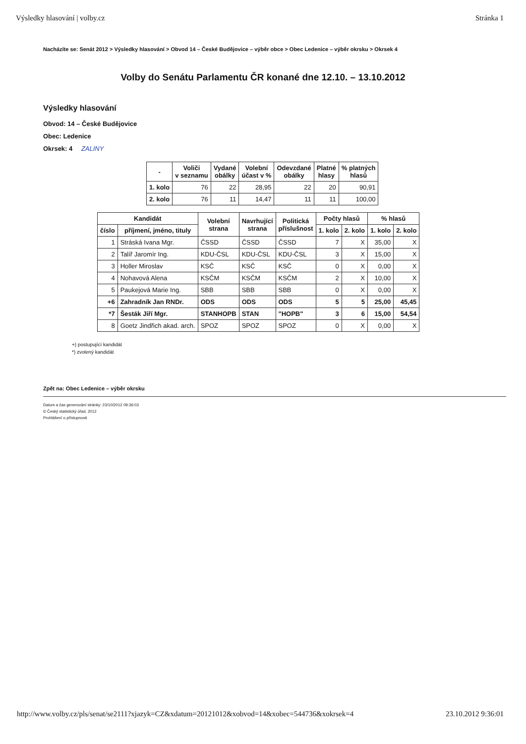Výsledky hlasování | volby.cz Stránka 1
Nacházíte se: Senát 2012 > Výsledky hlasování > Obvod 14 – České Budějovice – výběr obce > Obec Ledenice – výběr okrsku > Okrsek 4
Volby do Senátu Parlamentu ČR konané dne 12.10. – 13.10.2012
Výsledky hlasování
Obvod: 14 – České Budějovice
Obec: Ledenice
Okrsek: 4 ZALINY
| - | Voliči v seznamu | Vydané obálky | Volební účast v % | Odevzdané obálky | Platné hlasy | % platných hlasů |
| --- | --- | --- | --- | --- | --- | --- |
| 1. kolo | 76 | 22 | 28,95 | 22 | 20 | 90,91 |
| 2. kolo | 76 | 11 | 14,47 | 11 | 11 | 100,00 |
| Kandidát | | Volební strana | Navrhující strana | Politická příslušnost | Počty hlasů | | % hlasů | |
| --- | --- | --- | --- | --- | --- | --- | --- | --- |
| číslo | příjmení, jméno, tituly | | | | 1. kolo | 2. kolo | 1. kolo | 2. kolo |
| 1 | Stráská Ivana Mgr. | ČSSD | ČSSD | ČSSD | 7 | X | 35,00 | X |
| 2 | Talíř Jaromír Ing. | KDU-ČSL | KDU-ČSL | KDU-ČSL | 3 | X | 15,00 | X |
| 3 | Holler Miroslav | KSČ | KSČ | KSČ | 0 | X | 0,00 | X |
| 4 | Nohavová Alena | KSČM | KSČM | KSČM | 2 | X | 10,00 | X |
| 5 | Paukejová Marie Ing. | SBB | SBB | SBB | 0 | X | 0,00 | X |
| +6 | Zahradník Jan RNDr. | ODS | ODS | ODS | 5 | 5 | 25,00 | 45,45 |
| *7 | Šesták Jiří Mgr. | STANHOPB | STAN | "HOPB" | 3 | 6 | 15,00 | 54,54 |
| 8 | Goetz Jindřich akad. arch. | SPOZ | SPOZ | SPOZ | 0 | X | 0,00 | X |
+) postupující kandidát
*) zvolený kandidát
Zpět na: Obec Ledenice – výběr okrsku
Datum a čas generování stránky: 23/10/2012 09:36:03
© Český statistický úřad, 2012
Prohlášení o přístupnosti
http://www.volby.cz/pls/senat/se2111?xjazyk=CZ&xdatum=20121012&xobvod=14&xobec=544736&xokrsek=4 23.10.2012 9:36:01